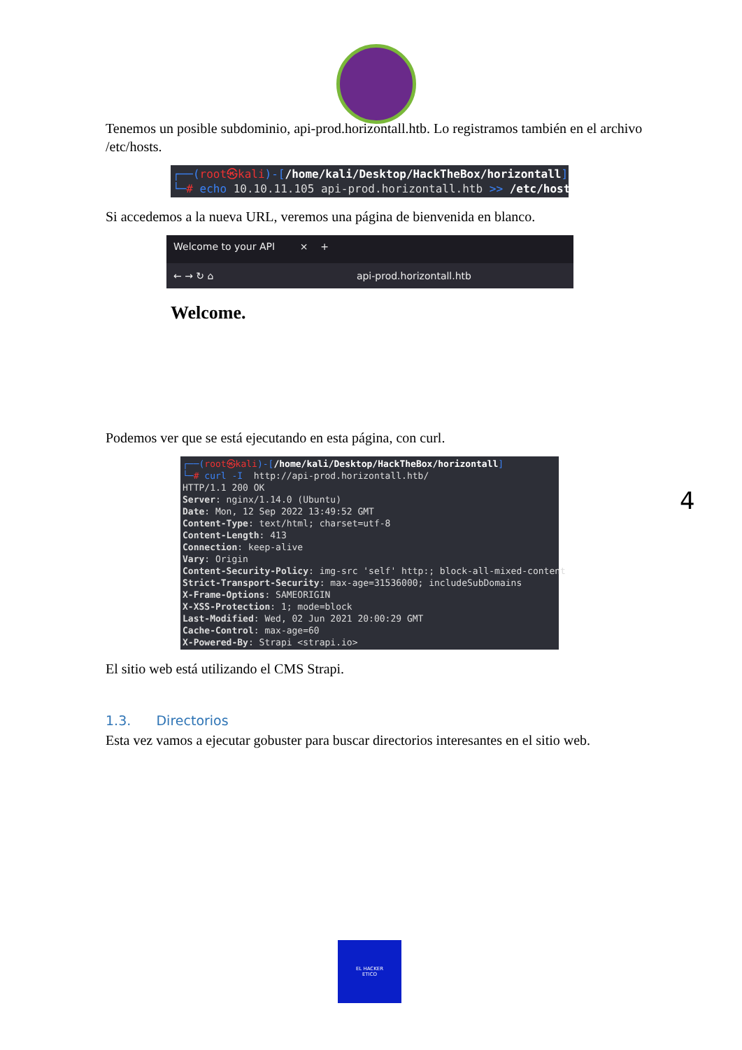Tenemos un posible subdominio, api-prod.horizontall.htb. Lo registramos también en el archivo /etc/hosts.
┌──(root㉿kali)-[/home/kali/Desktop/HackTheBox/horizontall] └─# echo 10.10.11.105 api-prod.horizontall.htb >> /etc/hosts
Si accedemos a la nueva URL, veremos una página de bienvenida en blanco.
Welcome to your API × +
← → ↻ ⌂ api-prod.horizontall.htb
Welcome.
Podemos ver que se está ejecutando en esta página, con curl.
┌──(root㉿kali)-[/home/kali/Desktop/HackTheBox/horizontall] └─# curl -I http://api-prod.horizontall.htb/ HTTP/1.1 200 OK Server: nginx/1.14.0 (Ubuntu) Date: Mon, 12 Sep 2022 13:49:52 GMT Content-Type: text/html; charset=utf-8 Content-Length: 413 Connection: keep-alive Vary: Origin Content-Security-Policy: img-src 'self' http:; block-all-mixed-content Strict-Transport-Security: max-age=31536000; includeSubDomains X-Frame-Options: SAMEORIGIN X-XSS-Protection: 1; mode=block Last-Modified: Wed, 02 Jun 2021 20:00:29 GMT Cache-Control: max-age=60 X-Powered-By: Strapi <strapi.io>
El sitio web está utilizando el CMS Strapi.
1.3. Directorios
Esta vez vamos a ejecutar gobuster para buscar directorios interesantes en el sitio web.
4
EL HACKER
ETICO